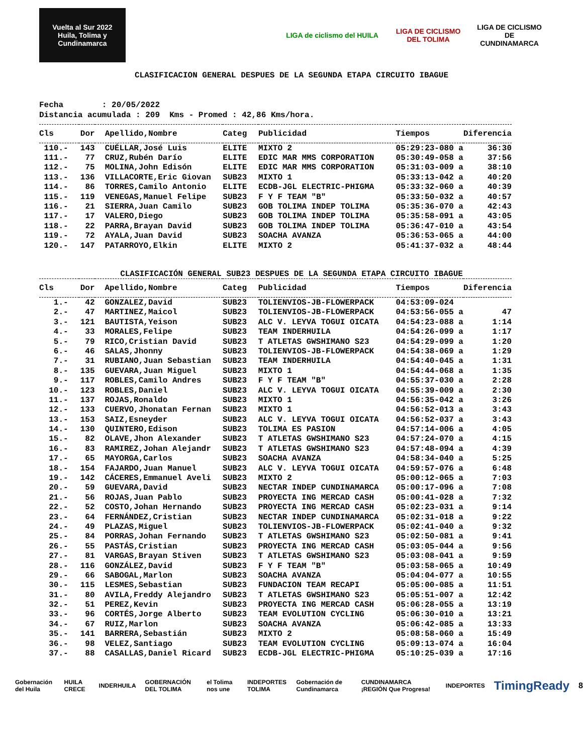Vuelta al Sur 2022
Huila, Tolima y Cundinamarca
LIGA de ciclismo del HUILA
LIGA DE CICLISMO DEL TOLIMA
LIGA DE CICLISMO DE CUNDINAMARCA
CLASIFICACION GENERAL DESPUES DE LA SEGUNDA ETAPA CIRCUITO IBAGUE
Fecha : 20/05/2022 Distancia acumulada : 209 Kms - Promed : 42,86 Kms/hora.
| Cls | Dor | Apellido,Nombre | Categ | Publicidad | Tiempos | Diferencia |
| --- | --- | --- | --- | --- | --- | --- |
| 110.- | 143 | CUÉLLAR,José Luis | ELITE | MIXTO 2 | 05:29:23-080 a | 36:30 |
| 111.- | 77 | CRUZ,Rubén Darío | ELITE | EDIC MAR MMS CORPORATION | 05:30:49-058 a | 37:56 |
| 112.- | 75 | MOLINA,John Edisón | ELITE | EDIC MAR MMS CORPORATION | 05:31:03-009 a | 38:10 |
| 113.- | 136 | VILLACORTE,Eric Giovan | SUB23 | MIXTO 1 | 05:33:13-042 a | 40:20 |
| 114.- | 86 | TORRES,Camilo Antonio | ELITE | ECDB-JGL ELECTRIC-PHIGMA | 05:33:32-060 a | 40:39 |
| 115.- | 119 | VENEGAS,Manuel Felipe | SUB23 | F Y F TEAM "B" | 05:33:50-032 a | 40:57 |
| 116.- | 21 | SIERRA,Juan Camilo | SUB23 | GOB TOLIMA INDEP TOLIMA | 05:35:36-070 a | 42:43 |
| 117.- | 17 | VALERO,Diego | SUB23 | GOB TOLIMA INDEP TOLIMA | 05:35:58-091 a | 43:05 |
| 118.- | 22 | PARRA,Brayan David | SUB23 | GOB TOLIMA INDEP TOLIMA | 05:36:47-010 a | 43:54 |
| 119.- | 72 | AYALA,Juan David | SUB23 | SOACHA AVANZA | 05:36:53-065 a | 44:00 |
| 120.- | 147 | PATARROYO,Elkin | ELITE | MIXTO 2 | 05:41:37-032 a | 48:44 |
CLASIFICACIÓN GENERAL SUB23 DESPUES DE LA SEGUNDA ETAPA CIRCUITO IBAGUE
| Cls | Dor | Apellido,Nombre | Categ | Publicidad | Tiempos | Diferencia |
| --- | --- | --- | --- | --- | --- | --- |
| 1.- | 42 | GONZALEZ,David | SUB23 | TOLIENVIOS-JB-FLOWERPACK | 04:53:09-024 | |
| 2.- | 47 | MARTINEZ,Maicol | SUB23 | TOLIENVIOS-JB-FLOWERPACK | 04:53:56-055 a | 47 |
| 3.- | 121 | BAUTISTA,Yeison | SUB23 | ALC V. LEYVA TOGUI OICATA | 04:54:23-088 a | 1:14 |
| 4.- | 33 | MORALES,Felipe | SUB23 | TEAM INDERHUILA | 04:54:26-099 a | 1:17 |
| 5.- | 79 | RICO,Cristian David | SUB23 | T ATLETAS GWSHIMANO S23 | 04:54:29-099 a | 1:20 |
| 6.- | 46 | SALAS,Jhonny | SUB23 | TOLIENVIOS-JB-FLOWERPACK | 04:54:38-069 a | 1:29 |
| 7.- | 31 | RUBIANO,Juan Sebastian | SUB23 | TEAM INDERHUILA | 04:54:40-045 a | 1:31 |
| 8.- | 135 | GUEVARA,Juan Miguel | SUB23 | MIXTO 1 | 04:54:44-068 a | 1:35 |
| 9.- | 117 | ROBLES,Camilo Andres | SUB23 | F Y F TEAM "B" | 04:55:37-030 a | 2:28 |
| 10.- | 123 | ROBLES,Daniel | SUB23 | ALC V. LEYVA TOGUI OICATA | 04:55:39-009 a | 2:30 |
| 11.- | 137 | ROJAS,Ronaldo | SUB23 | MIXTO 1 | 04:56:35-042 a | 3:26 |
| 12.- | 133 | CUERVO,Jhonatan Fernan | SUB23 | MIXTO 1 | 04:56:52-013 a | 3:43 |
| 13.- | 153 | SAIZ,Esneyder | SUB23 | ALC V. LEYVA TOGUI OICATA | 04:56:52-037 a | 3:43 |
| 14.- | 130 | QUINTERO,Edison | SUB23 | TOLIMA ES PASION | 04:57:14-006 a | 4:05 |
| 15.- | 82 | OLAVE,Jhon Alexander | SUB23 | T ATLETAS GWSHIMANO S23 | 04:57:24-070 a | 4:15 |
| 16.- | 83 | RAMIREZ,Johan Alejandr | SUB23 | T ATLETAS GWSHIMANO S23 | 04:57:48-094 a | 4:39 |
| 17.- | 65 | MAYORGA,Carlos | SUB23 | SOACHA AVANZA | 04:58:34-040 a | 5:25 |
| 18.- | 154 | FAJARDO,Juan Manuel | SUB23 | ALC V. LEYVA TOGUI OICATA | 04:59:57-076 a | 6:48 |
| 19.- | 142 | CÁCERES,Emmanuel Aveli | SUB23 | MIXTO 2 | 05:00:12-065 a | 7:03 |
| 20.- | 59 | GUEVARA,David | SUB23 | NECTAR INDEP CUNDINAMARCA | 05:00:17-096 a | 7:08 |
| 21.- | 56 | ROJAS,Juan Pablo | SUB23 | PROYECTA ING MERCAD CASH | 05:00:41-028 a | 7:32 |
| 22.- | 52 | COSTO,Johan Hernando | SUB23 | PROYECTA ING MERCAD CASH | 05:02:23-031 a | 9:14 |
| 23.- | 64 | FERNÁNDEZ,Cristian | SUB23 | NECTAR INDEP CUNDINAMARCA | 05:02:31-018 a | 9:22 |
| 24.- | 49 | PLAZAS,Miguel | SUB23 | TOLIENVIOS-JB-FLOWERPACK | 05:02:41-040 a | 9:32 |
| 25.- | 84 | PORRAS,Johan Fernando | SUB23 | T ATLETAS GWSHIMANO S23 | 05:02:50-081 a | 9:41 |
| 26.- | 55 | PASTÁS,Cristian | SUB23 | PROYECTA ING MERCAD CASH | 05:03:05-044 a | 9:56 |
| 27.- | 81 | VARGAS,Brayan Stiven | SUB23 | T ATLETAS GWSHIMANO S23 | 05:03:08-041 a | 9:59 |
| 28.- | 116 | GONZÁLEZ,David | SUB23 | F Y F TEAM "B" | 05:03:58-065 a | 10:49 |
| 29.- | 66 | SABOGAL,Marlon | SUB23 | SOACHA AVANZA | 05:04:04-077 a | 10:55 |
| 30.- | 115 | LESMES,Sebastian | SUB23 | FUNDACION TEAM RECAPI | 05:05:00-085 a | 11:51 |
| 31.- | 80 | AVILA,Freddy Alejandro | SUB23 | T ATLETAS GWSHIMANO S23 | 05:05:51-007 a | 12:42 |
| 32.- | 51 | PEREZ,Kevin | SUB23 | PROYECTA ING MERCAD CASH | 05:06:28-055 a | 13:19 |
| 33.- | 96 | CORTÉS,Jorge Alberto | SUB23 | TEAM EVOLUTION CYCLING | 05:06:30-010 a | 13:21 |
| 34.- | 67 | RUIZ,Marlon | SUB23 | SOACHA AVANZA | 05:06:42-085 a | 13:33 |
| 35.- | 141 | BARRERA,Sebastián | SUB23 | MIXTO 2 | 05:08:58-060 a | 15:49 |
| 36.- | 98 | VELEZ,Santiago | SUB23 | TEAM EVOLUTION CYCLING | 05:09:13-074 a | 16:04 |
| 37.- | 88 | CASALLAS,Daniel Ricard | SUB23 | ECDB-JGL ELECTRIC-PHIGMA | 05:10:25-039 a | 17:16 |
Gobernación del Huila HUILA CRECE INDERHUILA GOBERNACIÓN DEL TOLIMA el Tolima nos une INDEPORTES TOLIMA Gobernación de Cundinamarca CUNDINAMARCA ¡REGIÓN Que Progresa! INDEPORTES TimingReady 8